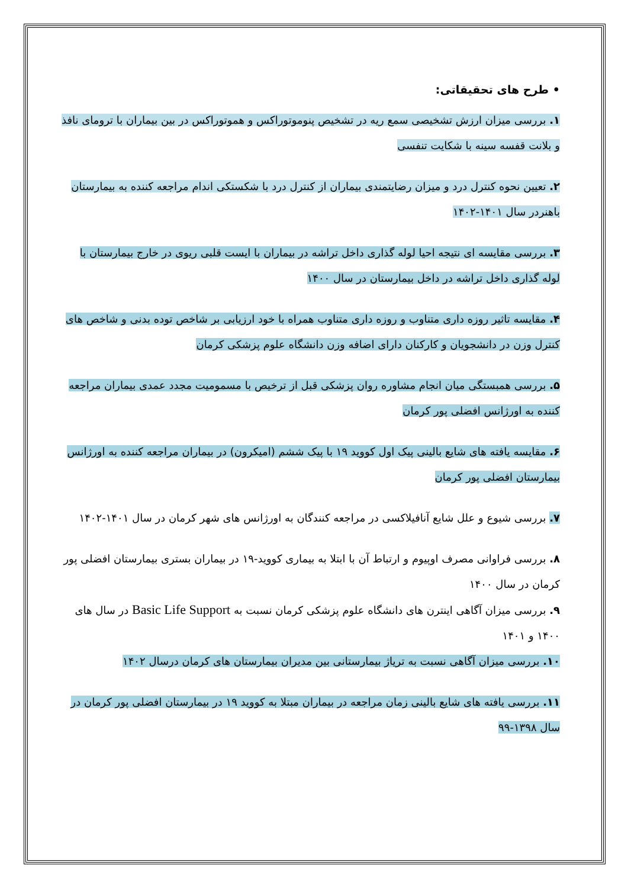• طرح های تحقیقاتی:
۱. بررسی میزان ارزش تشخیصی سمع ریه در تشخیص پنوموتوراکس و هموتوراکس در بین بیماران با ترومای نافذ و بلانت قفسه سینه با شکایت تنفسی
۲. تعیین نحوه کنترل درد و میزان رضایتمندی بیماران از کنترل درد با شکستکی اندام مراجعه کننده به بیمارستان باهنردر سال ۱۴۰۱-۱۴۰۲
۳. بررسی مقایسه ای نتیجه احیا لوله گذاری داخل تراشه در بیماران با ایست قلبی ریوی در خارج بیمارستان با لوله گذاری داخل تراشه در داخل بیمارستان در سال ۱۴۰۰
۴. مقایسه تاثیر روزه داری متناوب و روزه داری متناوب همراه با خود ارزیابی بر شاخص توده بدنی و شاخص های کنترل وزن در دانشجویان و کارکنان دارای اضافه وزن دانشگاه علوم پزشکی کرمان
۵. بررسی همبستگی میان انجام مشاوره روان پزشکی قبل از ترخیص با مسمومیت مجدد عمدی بیماران مراجعه کننده به اورژانس افضلی پور کرمان
۶. مقایسه یافته های شایع بالینی پیک اول کووید ۱۹ با پیک ششم (امیکرون) در بیماران مراجعه کننده به اورژانس بیمارستان افضلی پور کرمان
۷. بررسی شیوع و علل شایع آنافیلاکسی در مراجعه کنندگان به اورژانس های شهر کرمان در سال ۱۴۰۱-۱۴۰۲
۸. بررسی فراوانی مصرف اوپیوم و ارتباط آن با ابتلا به بیماری کووید-۱۹ در بیماران بستری بیمارستان افضلی پور کرمان در سال ۱۴۰۰
۹. بررسی میزان آگاهی اینترن های دانشگاه علوم پزشکی کرمان نسبت به Basic Life Support در سال های ۱۴۰۰ و ۱۴۰۱
۱۰. بررسی میزان آگاهی نسبت به تریاژ بیمارستانی بین مدیران بیمارستان های کرمان درسال ۱۴۰۲
۱۱. بررسی یافته های شایع بالینی زمان مراجعه در بیماران مبتلا به کووید ۱۹ در بیمارستان افضلی پور کرمان در سال ۱۳۹۸-۹۹